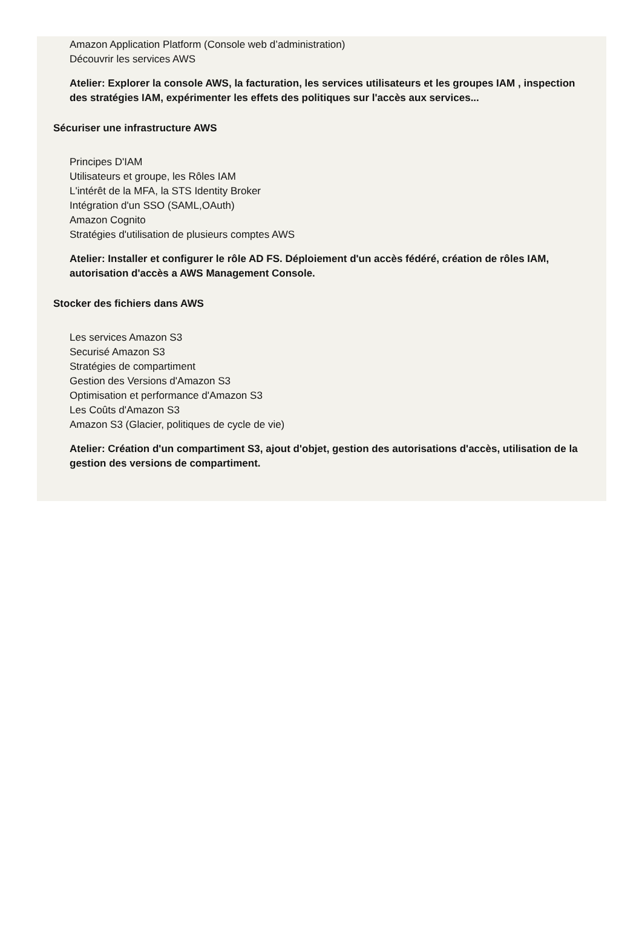Amazon Application Platform (Console web d’administration)
Découvrir les services AWS
Atelier: Explorer la console AWS, la facturation, les services utilisateurs et les groupes IAM , inspection des stratégies IAM, expérimenter les effets des politiques sur l'accès aux services...
Sécuriser une infrastructure AWS
Principes D'IAM
Utilisateurs et groupe, les Rôles IAM
L'intérêt de la MFA, la STS Identity Broker
Intégration d'un SSO (SAML,OAuth)
Amazon Cognito
Stratégies d'utilisation de plusieurs comptes AWS
Atelier: Installer et configurer le rôle AD FS. Déploiement d'un accès fédéré, création de rôles IAM, autorisation d'accès a AWS Management Console.
Stocker des fichiers dans AWS
Les services Amazon S3
Securisé Amazon S3
Stratégies de compartiment
Gestion des Versions d'Amazon S3
Optimisation et performance d'Amazon S3
Les Coûts d'Amazon S3
Amazon S3 (Glacier, politiques de cycle de vie)
Atelier: Création d'un compartiment S3, ajout d'objet, gestion des autorisations d'accès, utilisation de la gestion des versions de compartiment.